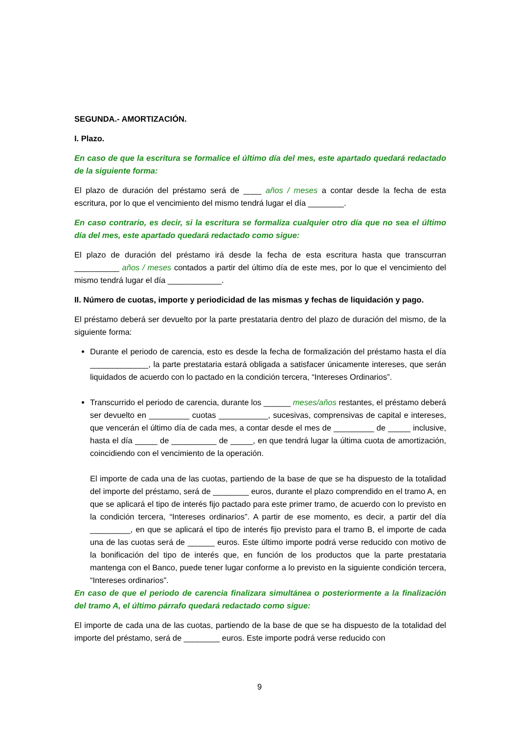SEGUNDA.- AMORTIZACIÓN.
I. Plazo.
En caso de que la escritura se formalice el último día del mes, este apartado quedará redactado de la siguiente forma:
El plazo de duración del préstamo será de ____ años / meses a contar desde la fecha de esta escritura, por lo que el vencimiento del mismo tendrá lugar el día ________.
En caso contrario, es decir, si la escritura se formaliza cualquier otro día que no sea el último día del mes, este apartado quedará redactado como sigue:
El plazo de duración del préstamo irá desde la fecha de esta escritura hasta que transcurran __________ años / meses contados a partir del último día de este mes, por lo que el vencimiento del mismo tendrá lugar el día ____________.
II. Número de cuotas, importe y periodicidad de las mismas y fechas de liquidación y pago.
El préstamo deberá ser devuelto por la parte prestataria dentro del plazo de duración del mismo, de la siguiente forma:
Durante el periodo de carencia, esto es desde la fecha de formalización del préstamo hasta el día _____________, la parte prestataria estará obligada a satisfacer únicamente intereses, que serán liquidados de acuerdo con lo pactado en la condición tercera, “Intereses Ordinarios”.
Transcurrido el periodo de carencia, durante los ______ meses/años restantes, el préstamo deberá ser devuelto en _________ cuotas ___________, sucesivas, comprensivas de capital e intereses, que vencerán el último día de cada mes, a contar desde el mes de _________ de _____ inclusive, hasta el día _____ de __________ de _____, en que tendrá lugar la última cuota de amortización, coincidiendo con el vencimiento de la operación.
El importe de cada una de las cuotas, partiendo de la base de que se ha dispuesto de la totalidad del importe del préstamo, será de ________ euros, durante el plazo comprendido en el tramo A, en que se aplicará el tipo de interés fijo pactado para este primer tramo, de acuerdo con lo previsto en la condición tercera, “Intereses ordinarios”. A partir de ese momento, es decir, a partir del día _________, en que se aplicará el tipo de interés fijo previsto para el tramo B, el importe de cada una de las cuotas será de ______ euros. Este último importe podrá verse reducido con motivo de la bonificación del tipo de interés que, en función de los productos que la parte prestataria mantenga con el Banco, puede tener lugar conforme a lo previsto en la siguiente condición tercera, “Intereses ordinarios”.
En caso de que el periodo de carencia finalizara simultánea o posteriormente a la finalización del tramo A, el último párrafo quedará redactado como sigue:
El importe de cada una de las cuotas, partiendo de la base de que se ha dispuesto de la totalidad del importe del préstamo, será de ________ euros. Este importe podrá verse reducido con
9